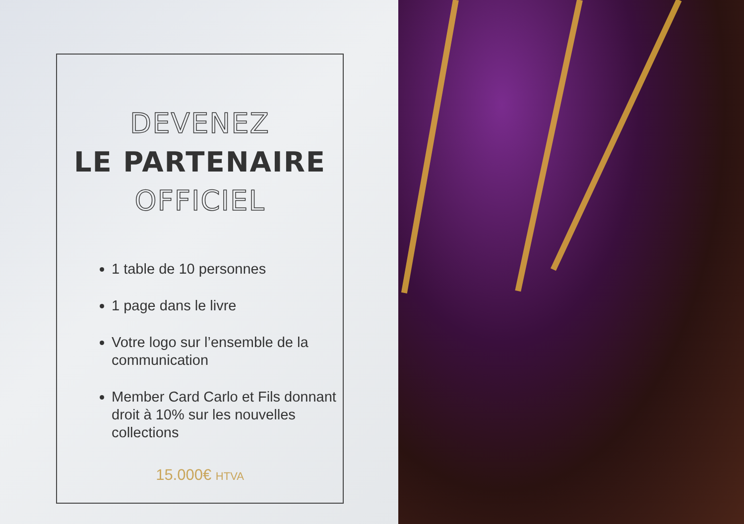DEVENEZ
LE PARTENAIRE
OFFICIEL
1 table de 10 personnes
1 page dans le livre
Votre logo sur l’ensemble de la communication
Member Card Carlo et Fils donnant droit à 10% sur les nouvelles collections
15.000€ HTVA